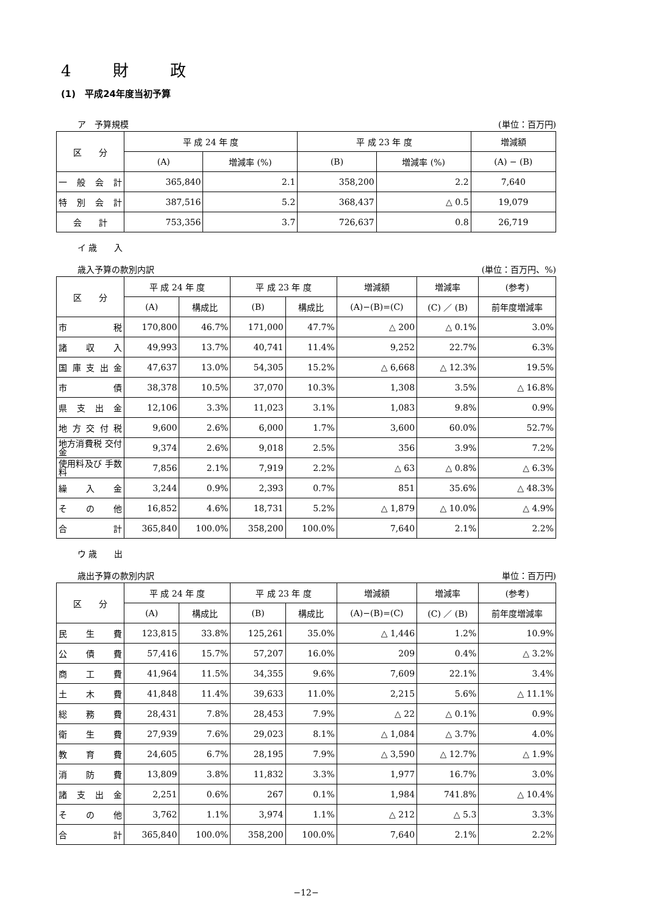4 財 政
(1)　平成24年度当初予算
ア　予算規模 (単位：百万円)
| 区 分 | 平 成 24 年 度 | | 平 成 23 年 度 | | 増減額 |
| --- | --- | --- | --- | --- | --- |
| | (A) | 増減率 (%) | (B) | 増減率 (%) | (A) − (B) |
| 一般会計 | 365,840 | 2.1 | 358,200 | 2.2 | 7,640 |
| 特別会計 | 387,516 | 5.2 | 368,437 | △ 0.5 | 19,079 |
| 会 計 | 753,356 | 3.7 | 726,637 | 0.8 | 26,719 |
イ 歳　　入
歳入予算の款別内訳 (単位：百万円、%)
| 区 分 | 平 成 24 年 度 | | 平 成 23 年 度 | | 増減額 | 増減率 | (参考) |
| --- | --- | --- | --- | --- | --- | --- | --- |
| | (A) | 構成比 | (B) | 構成比 | (A)−(B)=(C) | (C) ／ (B) | 前年度増減率 |
| 市税 | 170,800 | 46.7% | 171,000 | 47.7% | △ 200 | △ 0.1% | 3.0% |
| 諸収入 | 49,993 | 13.7% | 40,741 | 11.4% | 9,252 | 22.7% | 6.3% |
| 国庫支出金 | 47,637 | 13.0% | 54,305 | 15.2% | △ 6,668 | △ 12.3% | 19.5% |
| 市債 | 38,378 | 10.5% | 37,070 | 10.3% | 1,308 | 3.5% | △ 16.8% |
| 県支出金 | 12,106 | 3.3% | 11,023 | 3.1% | 1,083 | 9.8% | 0.9% |
| 地方交付税 | 9,600 | 2.6% | 6,000 | 1.7% | 3,600 | 60.0% | 52.7% |
| 地方消費税 交付金 | 9,374 | 2.6% | 9,018 | 2.5% | 356 | 3.9% | 7.2% |
| 使用料及び 手数料 | 7,856 | 2.1% | 7,919 | 2.2% | △ 63 | △ 0.8% | △ 6.3% |
| 繰入金 | 3,244 | 0.9% | 2,393 | 0.7% | 851 | 35.6% | △ 48.3% |
| その他 | 16,852 | 4.6% | 18,731 | 5.2% | △ 1,879 | △ 10.0% | △ 4.9% |
| 合計 | 365,840 | 100.0% | 358,200 | 100.0% | 7,640 | 2.1% | 2.2% |
ウ 歳　　出
歳出予算の款別内訳 単位：百万円)
| 区 分 | 平 成 24 年 度 | | 平 成 23 年 度 | | 増減額 | 増減率 | (参考) |
| --- | --- | --- | --- | --- | --- | --- | --- |
| | (A) | 構成比 | (B) | 構成比 | (A)−(B)=(C) | (C) ／ (B) | 前年度増減率 |
| 民生費 | 123,815 | 33.8% | 125,261 | 35.0% | △ 1,446 | 1.2% | 10.9% |
| 公債費 | 57,416 | 15.7% | 57,207 | 16.0% | 209 | 0.4% | △ 3.2% |
| 商工費 | 41,964 | 11.5% | 34,355 | 9.6% | 7,609 | 22.1% | 3.4% |
| 土木費 | 41,848 | 11.4% | 39,633 | 11.0% | 2,215 | 5.6% | △ 11.1% |
| 総務費 | 28,431 | 7.8% | 28,453 | 7.9% | △ 22 | △ 0.1% | 0.9% |
| 衛生費 | 27,939 | 7.6% | 29,023 | 8.1% | △ 1,084 | △ 3.7% | 4.0% |
| 教育費 | 24,605 | 6.7% | 28,195 | 7.9% | △ 3,590 | △ 12.7% | △ 1.9% |
| 消防費 | 13,809 | 3.8% | 11,832 | 3.3% | 1,977 | 16.7% | 3.0% |
| 諸支出金 | 2,251 | 0.6% | 267 | 0.1% | 1,984 | 741.8% | △ 10.4% |
| その他 | 3,762 | 1.1% | 3,974 | 1.1% | △ 212 | △ 5.3 | 3.3% |
| 合計 | 365,840 | 100.0% | 358,200 | 100.0% | 7,640 | 2.1% | 2.2% |
−12−